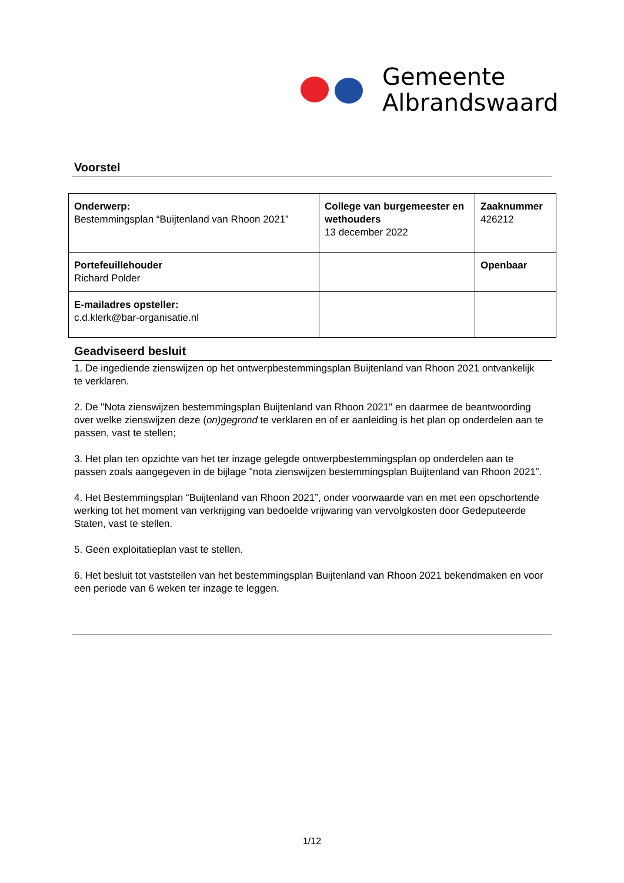Gemeente
Albrandswaard
Voorstel
| Onderwerp: Bestemmingsplan “Buijtenland van Rhoon 2021” | College van burgemeester en wethouders 13 december 2022 | Zaaknummer 426212 |
| Portefeuillehouder Richard Polder | | Openbaar |
| E-mailadres opsteller: c.d.klerk@bar-organisatie.nl | | |
Geadviseerd besluit
1. De ingediende zienswijzen op het ontwerpbestemmingsplan Buijtenland van Rhoon 2021 ontvankelijk te verklaren.
2. De "Nota zienswijzen bestemmingsplan Buijtenland van Rhoon 2021" en daarmee de beantwoording over welke zienswijzen deze (on)gegrond te verklaren en of er aanleiding is het plan op onderdelen aan te passen, vast te stellen;
3. Het plan ten opzichte van het ter inzage gelegde ontwerpbestemmingsplan op onderdelen aan te passen zoals aangegeven in de bijlage "nota zienswijzen bestemmingsplan Buijtenland van Rhoon 2021”.
4. Het Bestemmingsplan “Buijtenland van Rhoon 2021”, onder voorwaarde van en met een opschortende werking tot het moment van verkrijging van bedoelde vrijwaring van vervolgkosten door Gedeputeerde Staten, vast te stellen.
5. Geen exploitatieplan vast te stellen.
6. Het besluit tot vaststellen van het bestemmingsplan Buijtenland van Rhoon 2021 bekendmaken en voor een periode van 6 weken ter inzage te leggen.
1/12